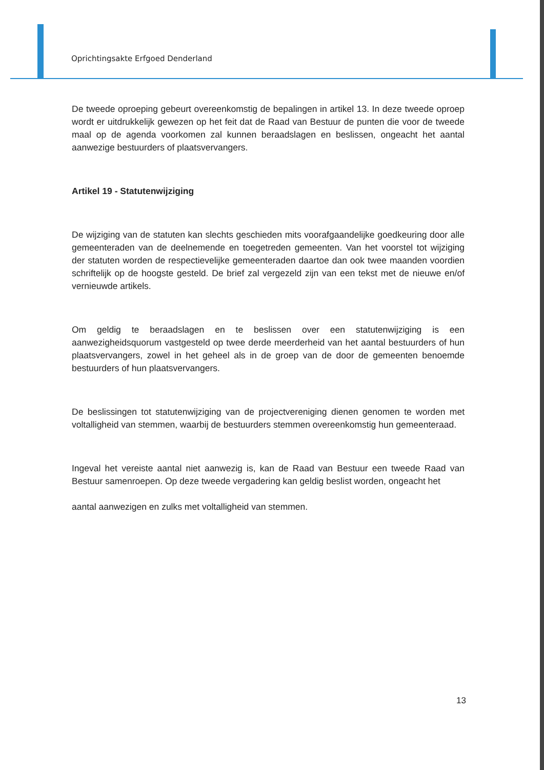Oprichtingsakte Erfgoed Denderland
De tweede oproeping gebeurt overeenkomstig de bepalingen in artikel 13. In deze tweede oproep wordt er uitdrukkelijk gewezen op het feit dat de Raad van Bestuur de punten die voor de tweede maal op de agenda voorkomen zal kunnen beraadslagen en beslissen, ongeacht het aantal aanwezige bestuurders of plaatsvervangers.
Artikel 19 - Statutenwijziging
De wijziging van de statuten kan slechts geschieden mits voorafgaandelijke goedkeuring door alle gemeenteraden van de deelnemende en toegetreden gemeenten. Van het voorstel tot wijziging der statuten worden de respectievelijke gemeenteraden daartoe dan ook twee maanden voordien schriftelijk op de hoogste gesteld. De brief zal vergezeld zijn van een tekst met de nieuwe en/of vernieuwde artikels.
Om geldig te beraadslagen en te beslissen over een statutenwijziging is een aanwezigheidsquorum vastgesteld op twee derde meerderheid van het aantal bestuurders of hun plaatsvervangers, zowel in het geheel als in de groep van de door de gemeenten benoemde bestuurders of hun plaatsvervangers.
De beslissingen tot statutenwijziging van de projectvereniging dienen genomen te worden met voltalligheid van stemmen, waarbij de bestuurders stemmen overeenkomstig hun gemeenteraad.
Ingeval het vereiste aantal niet aanwezig is, kan de Raad van Bestuur een tweede Raad van Bestuur samenroepen. Op deze tweede vergadering kan geldig beslist worden, ongeacht het
aantal aanwezigen en zulks met voltalligheid van stemmen.
13